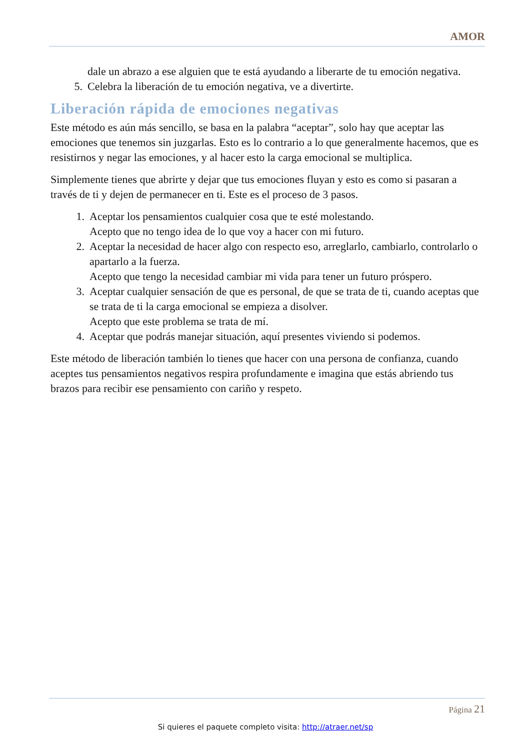AMOR
dale un abrazo a ese alguien que te está ayudando a liberarte de tu emoción negativa.
5. Celebra la liberación de tu emoción negativa, ve a divertirte.
Liberación rápida de emociones negativas
Este método es aún más sencillo, se basa en la palabra “aceptar”, solo hay que aceptar las emociones que tenemos sin juzgarlas. Esto es lo contrario a lo que generalmente hacemos, que es resistirnos y negar las emociones, y al hacer esto la carga emocional se multiplica.
Simplemente tienes que abrirte y dejar que tus emociones fluyan y esto es como si pasaran a través de ti y dejen de permanecer en ti. Este es el proceso de 3 pasos.
1. Aceptar los pensamientos cualquier cosa que te esté molestando.
Acepto que no tengo idea de lo que voy a hacer con mi futuro.
2. Aceptar la necesidad de hacer algo con respecto eso, arreglarlo, cambiarlo, controlarlo o apartarlo a la fuerza.
Acepto que tengo la necesidad cambiar mi vida para tener un futuro próspero.
3. Aceptar cualquier sensación de que es personal, de que se trata de ti, cuando aceptas que se trata de ti la carga emocional se empieza a disolver.
Acepto que este problema se trata de mí.
4. Aceptar que podrás manejar situación, aquí presentes viviendo si podemos.
Este método de liberación también lo tienes que hacer con una persona de confianza, cuando aceptes tus pensamientos negativos respira profundamente e imagina que estás abriendo tus brazos para recibir ese pensamiento con cariño y respeto.
Página 21
Si quieres el paquete completo visita: http://atraer.net/sp